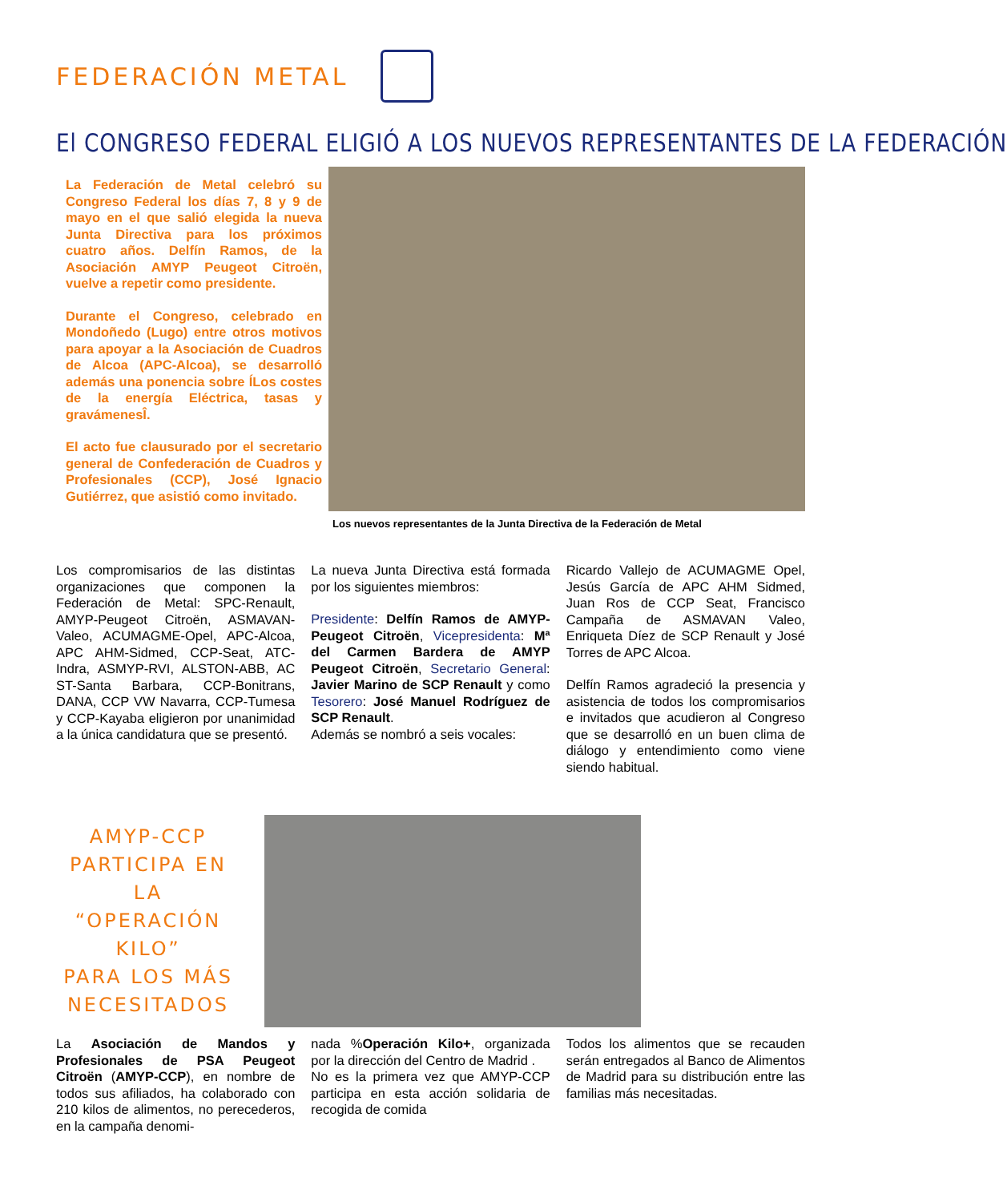FEDERACIÓN METAL
El CONGRESO FEDERAL ELIGIÓ A LOS NUEVOS REPRESENTANTES DE LA FEDERACIÓN
La Federación de Metal celebró su Congreso Federal los días 7, 8 y 9 de mayo en el que salió elegida la nueva Junta Directiva para los próximos cuatro años. Delfín Ramos, de la Asociación AMYP Peugeot Citroën, vuelve a repetir como presidente.
Durante el Congreso, celebrado en Mondoñedo (Lugo) entre otros motivos para apoyar a la Asociación de Cuadros de Alcoa (APC-Alcoa), se desarrolló además una ponencia sobre ÍLos costes de la energía Eléctrica, tasas y gravámenesÎ.
El acto fue clausurado por el secretario general de Confederación de Cuadros y Profesionales (CCP), José Ignacio Gutiérrez, que asistió como invitado.
Los nuevos representantes de la Junta Directiva de la Federación de Metal
Los compromisarios de las distintas organizaciones que componen la Federación de Metal: SPC-Renault, AMYP-Peugeot Citroën, ASMAVAN-Valeo, ACUMAGME-Opel, APC-Alcoa, APC AHM-Sidmed, CCP-Seat, ATC-Indra, ASMYP-RVI, ALSTON-ABB, AC ST-Santa Barbara, CCP-Bonitrans, DANA, CCP VW Navarra, CCP-Tumesa y CCP-Kayaba eligieron por unanimidad a la única candidatura que se presentó.
La nueva Junta Directiva está formada por los siguientes miembros:
Presidente: Delfín Ramos de AMYP-Peugeot Citroën, Vicepresidenta: Mª del Carmen Bardera de AMYP Peugeot Citroën, Secretario General: Javier Marino de SCP Renault y como Tesorero: José Manuel Rodríguez de SCP Renault.
Además se nombró a seis vocales:
Ricardo Vallejo de ACUMAGME Opel, Jesús García de APC AHM Sidmed, Juan Ros de CCP Seat, Francisco Campaña de ASMAVAN Valeo, Enriqueta Díez de SCP Renault y José Torres de APC Alcoa.
Delfín Ramos agradeció la presencia y asistencia de todos los compromisarios e invitados que acudieron al Congreso que se desarrolló en un buen clima de diálogo y entendimiento como viene siendo habitual.
AMYP-CCP
PARTICIPA EN LA
“OPERACIÓN KILO”
PARA LOS MÁS
NECESITADOS
La Asociación de Mandos y Profesionales de PSA Peugeot Citroën (AMYP-CCP), en nombre de todos sus afiliados, ha colaborado con 210 kilos de alimentos, no perecederos, en la campaña denomi-
nada %Operación Kilo+, organizada por la dirección del Centro de Madrid .
No es la primera vez que AMYP-CCP participa en esta acción solidaria de recogida de comida
Todos los alimentos que se recauden serán entregados al Banco de Alimentos de Madrid para su distribución entre las familias más necesitadas.